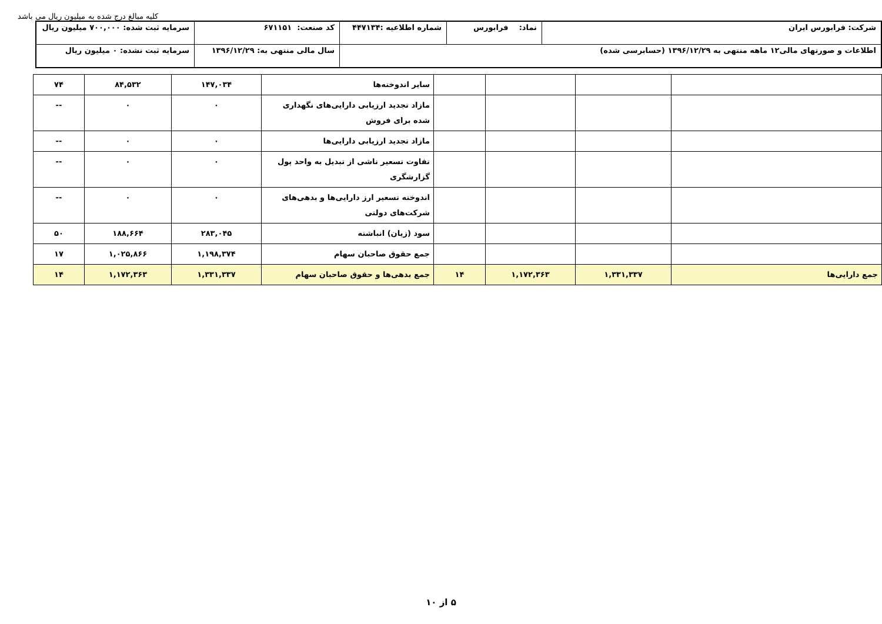کلیه مبالغ درج شده به میلیون ریال می باشد
| شرکت: فرابورس ایران | نماد: فرابورس | شماره اطلاعیه :۴۴۷۱۳۴ | کد صنعت: ۶۷۱۱۵۱ | سرمایه ثبت شده: ۷۰۰,۰۰۰ میلیون ریال |
| اطلاعات و صورتهای مالی۱۲ ماهه منتهی به ۱۳۹۶/۱۲/۲۹ (حسابرسی شده) | | | سال مالی منتهی به: ۱۳۹۶/۱۲/۲۹ | سرمایه ثبت نشده: ۰ میلیون ریال |
| | | | | سایر اندوخته‌ها | ۱۴۷,۰۳۴ | ۸۴,۵۳۲ | ۷۴ |
| | | | | مازاد تجدید ارزیابی دارایی‌های نگهداری شده برای فروش | ۰ | ۰ | -- |
| | | | | مازاد تجدید ارزیابی دارایی‌ها | ۰ | ۰ | -- |
| | | | | تفاوت تسعیر ناشی از تبدیل به واحد پول گزارشگری | ۰ | ۰ | -- |
| | | | | اندوخته تسعیر ارز دارایی‌ها و بدهی‌های شرکت‌های دولتی | ۰ | ۰ | -- |
| | | | | سود (زیان) انباشته | ۲۸۳,۰۴۵ | ۱۸۸,۶۶۴ | ۵۰ |
| | | | | جمع حقوق صاحبان سهام | ۱,۱۹۸,۳۷۴ | ۱,۰۲۵,۸۶۶ | ۱۷ |
| جمع دارایی‌ها | ۱,۳۳۱,۳۳۷ | ۱,۱۷۲,۳۶۳ | ۱۴ | جمع بدهی‌ها و حقوق صاحبان سهام | ۱,۳۳۱,۳۳۷ | ۱,۱۷۲,۳۶۳ | ۱۴ |
۵ از ۱۰